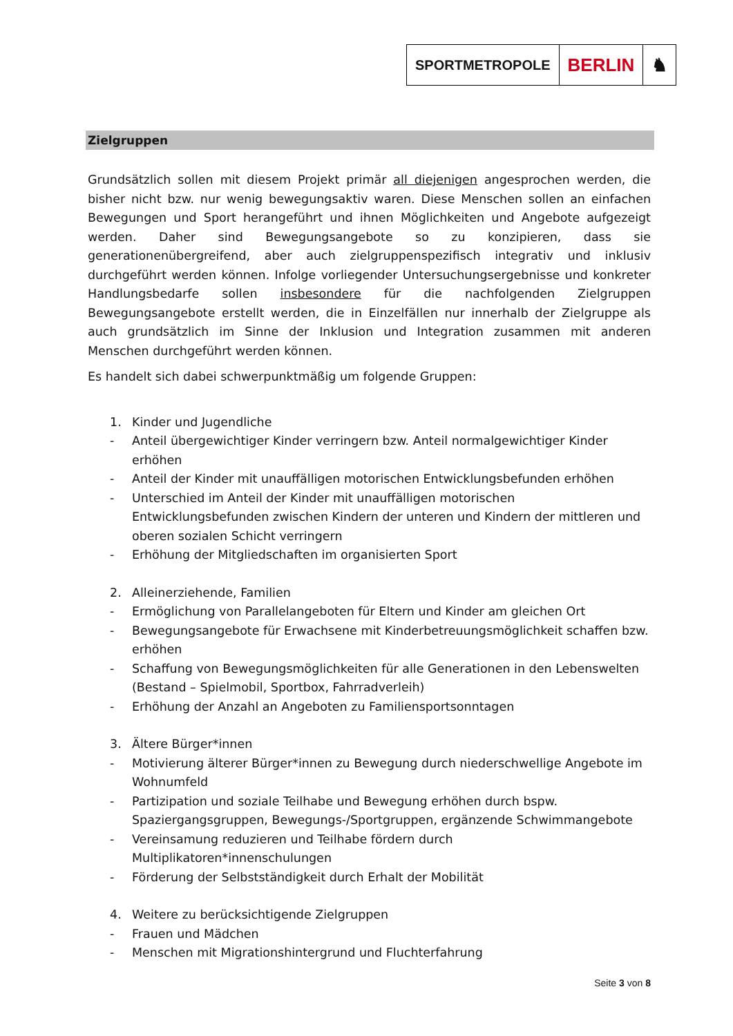SPORTMETROPOLE
BERLIN ♞
Zielgruppen
Grundsätzlich sollen mit diesem Projekt primär all diejenigen angesprochen werden, die bisher nicht bzw. nur wenig bewegungsaktiv waren. Diese Menschen sollen an einfachen Bewegungen und Sport herangeführt und ihnen Möglichkeiten und Angebote aufgezeigt werden. Daher sind Bewegungsangebote so zu konzipieren, dass sie generationenübergreifend, aber auch zielgruppenspezifisch integrativ und inklusiv durchgeführt werden können. Infolge vorliegender Untersuchungsergebnisse und konkreter Handlungsbedarfe sollen insbesondere für die nachfolgenden Zielgruppen Bewegungsangebote erstellt werden, die in Einzelfällen nur innerhalb der Zielgruppe als auch grundsätzlich im Sinne der Inklusion und Integration zusammen mit anderen Menschen durchgeführt werden können.
Es handelt sich dabei schwerpunktmäßig um folgende Gruppen:
1. Kinder und Jugendliche
- Anteil übergewichtiger Kinder verringern bzw. Anteil normalgewichtiger Kinder erhöhen
- Anteil der Kinder mit unauffälligen motorischen Entwicklungsbefunden erhöhen
- Unterschied im Anteil der Kinder mit unauffälligen motorischen Entwicklungsbefunden zwischen Kindern der unteren und Kindern der mittleren und oberen sozialen Schicht verringern
- Erhöhung der Mitgliedschaften im organisierten Sport
2. Alleinerziehende, Familien
- Ermöglichung von Parallelangeboten für Eltern und Kinder am gleichen Ort
- Bewegungsangebote für Erwachsene mit Kinderbetreuungsmöglichkeit schaffen bzw. erhöhen
- Schaffung von Bewegungsmöglichkeiten für alle Generationen in den Lebenswelten (Bestand – Spielmobil, Sportbox, Fahrradverleih)
- Erhöhung der Anzahl an Angeboten zu Familiensportsonntagen
3. Ältere Bürger*innen
- Motivierung älterer Bürger*innen zu Bewegung durch niederschwellige Angebote im Wohnumfeld
- Partizipation und soziale Teilhabe und Bewegung erhöhen durch bspw. Spaziergangsgruppen, Bewegungs-/Sportgruppen, ergänzende Schwimmangebote
- Vereinsamung reduzieren und Teilhabe fördern durch Multiplikatoren*innenschulungen
- Förderung der Selbstständigkeit durch Erhalt der Mobilität
4. Weitere zu berücksichtigende Zielgruppen
- Frauen und Mädchen
- Menschen mit Migrationshintergrund und Fluchterfahrung
Seite 3 von 8